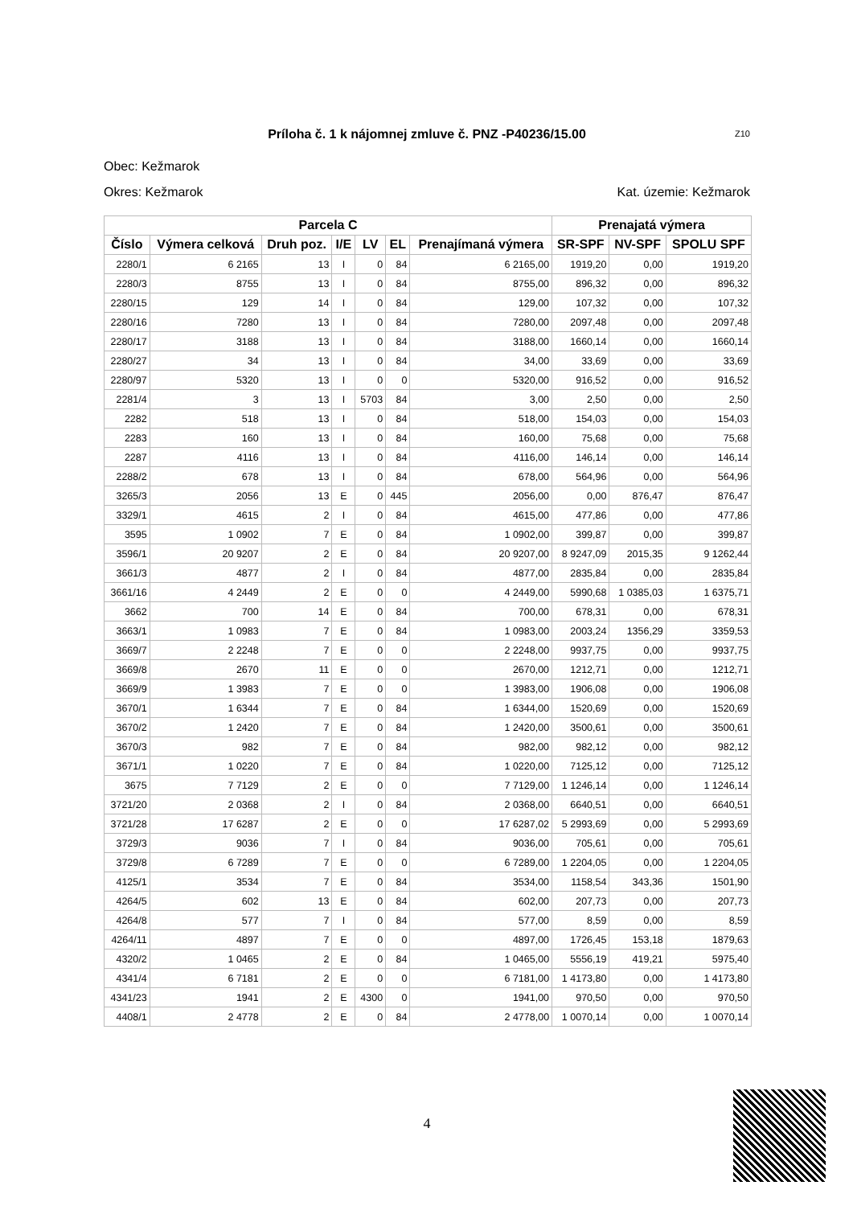Príloha č. 1 k nájomnej zmluve č. PNZ -P40236/15.00 Z10
Obec: Kežmarok
Okres: Kežmarok Kat. územie: Kežmarok
| Parcela C | | | | | | | Prenajatá výmera | | |
| --- | --- | --- | --- | --- | --- | --- | --- | --- | --- |
| Číslo | Výmera celková | Druh poz. | I/E | LV | EL | Prenajímaná výmera | SR-SPF | NV-SPF | SPOLU SPF |
| 2280/1 | 6 2165 | 13 | I | 0 | 84 | 6 2165,00 | 1919,20 | 0,00 | 1919,20 |
| 2280/3 | 8755 | 13 | I | 0 | 84 | 8755,00 | 896,32 | 0,00 | 896,32 |
| 2280/15 | 129 | 14 | I | 0 | 84 | 129,00 | 107,32 | 0,00 | 107,32 |
| 2280/16 | 7280 | 13 | I | 0 | 84 | 7280,00 | 2097,48 | 0,00 | 2097,48 |
| 2280/17 | 3188 | 13 | I | 0 | 84 | 3188,00 | 1660,14 | 0,00 | 1660,14 |
| 2280/27 | 34 | 13 | I | 0 | 84 | 34,00 | 33,69 | 0,00 | 33,69 |
| 2280/97 | 5320 | 13 | I | 0 | 0 | 5320,00 | 916,52 | 0,00 | 916,52 |
| 2281/4 | 3 | 13 | I | 5703 | 84 | 3,00 | 2,50 | 0,00 | 2,50 |
| 2282 | 518 | 13 | I | 0 | 84 | 518,00 | 154,03 | 0,00 | 154,03 |
| 2283 | 160 | 13 | I | 0 | 84 | 160,00 | 75,68 | 0,00 | 75,68 |
| 2287 | 4116 | 13 | I | 0 | 84 | 4116,00 | 146,14 | 0,00 | 146,14 |
| 2288/2 | 678 | 13 | I | 0 | 84 | 678,00 | 564,96 | 0,00 | 564,96 |
| 3265/3 | 2056 | 13 | E | 0 | 445 | 2056,00 | 0,00 | 876,47 | 876,47 |
| 3329/1 | 4615 | 2 | I | 0 | 84 | 4615,00 | 477,86 | 0,00 | 477,86 |
| 3595 | 1 0902 | 7 | E | 0 | 84 | 1 0902,00 | 399,87 | 0,00 | 399,87 |
| 3596/1 | 20 9207 | 2 | E | 0 | 84 | 20 9207,00 | 8 9247,09 | 2015,35 | 9 1262,44 |
| 3661/3 | 4877 | 2 | I | 0 | 84 | 4877,00 | 2835,84 | 0,00 | 2835,84 |
| 3661/16 | 4 2449 | 2 | E | 0 | 0 | 4 2449,00 | 5990,68 | 1 0385,03 | 1 6375,71 |
| 3662 | 700 | 14 | E | 0 | 84 | 700,00 | 678,31 | 0,00 | 678,31 |
| 3663/1 | 1 0983 | 7 | E | 0 | 84 | 1 0983,00 | 2003,24 | 1356,29 | 3359,53 |
| 3669/7 | 2 2248 | 7 | E | 0 | 0 | 2 2248,00 | 9937,75 | 0,00 | 9937,75 |
| 3669/8 | 2670 | 11 | E | 0 | 0 | 2670,00 | 1212,71 | 0,00 | 1212,71 |
| 3669/9 | 1 3983 | 7 | E | 0 | 0 | 1 3983,00 | 1906,08 | 0,00 | 1906,08 |
| 3670/1 | 1 6344 | 7 | E | 0 | 84 | 1 6344,00 | 1520,69 | 0,00 | 1520,69 |
| 3670/2 | 1 2420 | 7 | E | 0 | 84 | 1 2420,00 | 3500,61 | 0,00 | 3500,61 |
| 3670/3 | 982 | 7 | E | 0 | 84 | 982,00 | 982,12 | 0,00 | 982,12 |
| 3671/1 | 1 0220 | 7 | E | 0 | 84 | 1 0220,00 | 7125,12 | 0,00 | 7125,12 |
| 3675 | 7 7129 | 2 | E | 0 | 0 | 7 7129,00 | 1 1246,14 | 0,00 | 1 1246,14 |
| 3721/20 | 2 0368 | 2 | I | 0 | 84 | 2 0368,00 | 6640,51 | 0,00 | 6640,51 |
| 3721/28 | 17 6287 | 2 | E | 0 | 0 | 17 6287,02 | 5 2993,69 | 0,00 | 5 2993,69 |
| 3729/3 | 9036 | 7 | I | 0 | 84 | 9036,00 | 705,61 | 0,00 | 705,61 |
| 3729/8 | 6 7289 | 7 | E | 0 | 0 | 6 7289,00 | 1 2204,05 | 0,00 | 1 2204,05 |
| 4125/1 | 3534 | 7 | E | 0 | 84 | 3534,00 | 1158,54 | 343,36 | 1501,90 |
| 4264/5 | 602 | 13 | E | 0 | 84 | 602,00 | 207,73 | 0,00 | 207,73 |
| 4264/8 | 577 | 7 | I | 0 | 84 | 577,00 | 8,59 | 0,00 | 8,59 |
| 4264/11 | 4897 | 7 | E | 0 | 0 | 4897,00 | 1726,45 | 153,18 | 1879,63 |
| 4320/2 | 1 0465 | 2 | E | 0 | 84 | 1 0465,00 | 5556,19 | 419,21 | 5975,40 |
| 4341/4 | 6 7181 | 2 | E | 0 | 0 | 6 7181,00 | 1 4173,80 | 0,00 | 1 4173,80 |
| 4341/23 | 1941 | 2 | E | 4300 | 0 | 1941,00 | 970,50 | 0,00 | 970,50 |
| 4408/1 | 2 4778 | 2 | E | 0 | 84 | 2 4778,00 | 1 0070,14 | 0,00 | 1 0070,14 |
4